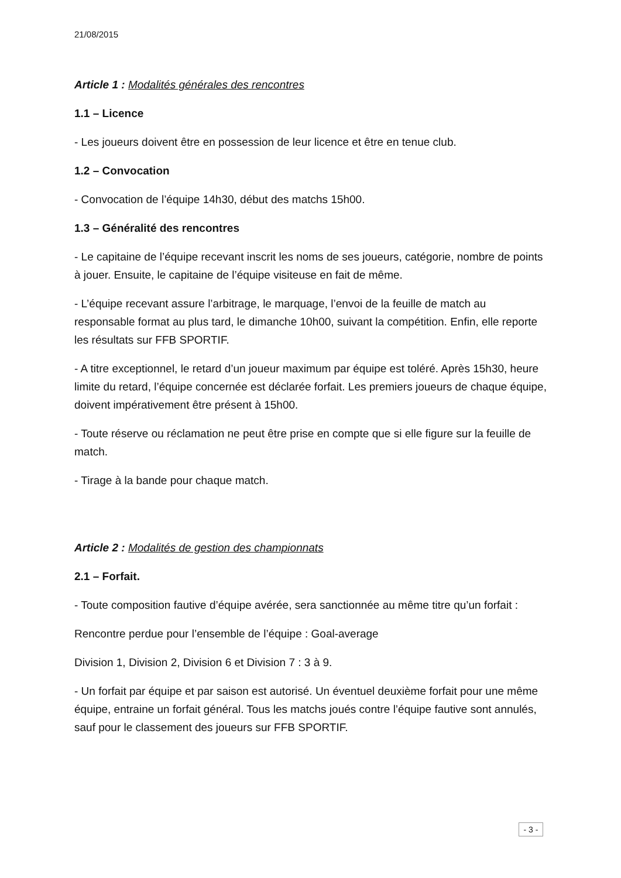21/08/2015
Article 1 : Modalités générales des rencontres
1.1 – Licence
- Les joueurs doivent être en possession de leur licence et être en tenue club.
1.2 – Convocation
- Convocation de l’équipe 14h30, début des matchs 15h00.
1.3 – Généralité des rencontres
- Le capitaine de l’équipe recevant inscrit les noms de ses joueurs, catégorie, nombre de points à jouer. Ensuite, le capitaine de l’équipe visiteuse en fait de même.
- L’équipe recevant assure l’arbitrage, le marquage, l’envoi de la feuille de match au responsable format au plus tard, le dimanche 10h00, suivant la compétition. Enfin, elle reporte les résultats sur FFB SPORTIF.
- A titre exceptionnel, le retard d’un joueur maximum par équipe est toléré. Après 15h30, heure limite du retard, l’équipe concernée est déclarée forfait. Les premiers joueurs de chaque équipe, doivent impérativement être présent à 15h00.
- Toute réserve ou réclamation ne peut être prise en compte que si elle figure sur la feuille de match.
- Tirage à la bande pour chaque match.
Article 2 : Modalités de gestion des championnats
2.1 – Forfait.
- Toute composition fautive d’équipe avérée, sera sanctionnée au même titre qu’un forfait :
Rencontre perdue pour l’ensemble de l’équipe : Goal-average
Division 1, Division 2, Division 6 et Division 7 : 3 à 9.
- Un forfait par équipe et par saison est autorisé. Un éventuel deuxième forfait pour une même équipe, entraine un forfait général. Tous les matchs joués contre l’équipe fautive sont annulés, sauf pour le classement des joueurs sur FFB SPORTIF.
- 3 -